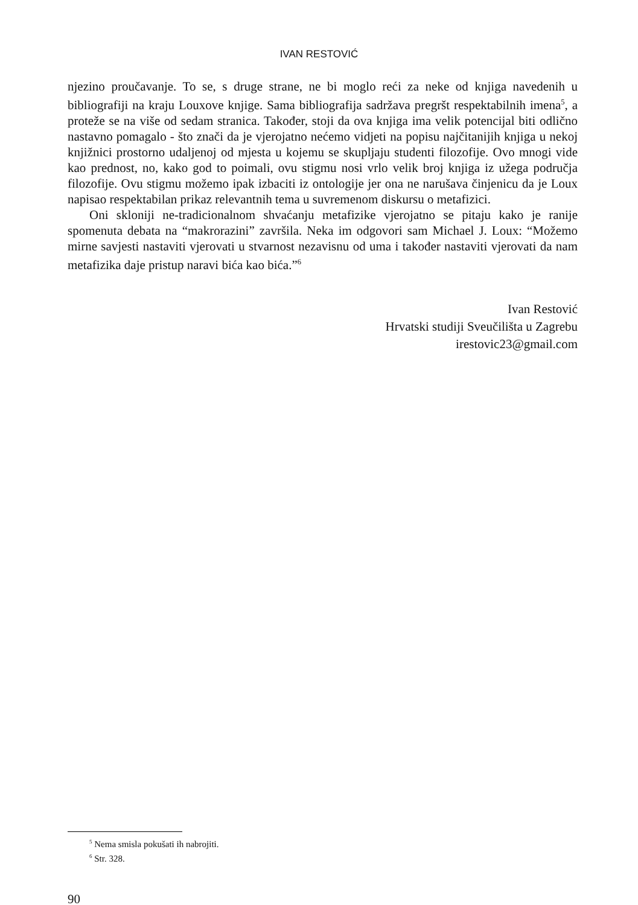IVAN RESTOVIĆ
njezino proučavanje. To se, s druge strane, ne bi moglo reći za neke od knjiga navedenih u bibliografiji na kraju Louxove knjige. Sama bibliografija sadržava pregršt respektabilnih imena<sup>5</sup>, a proteže se na više od sedam stranica. Također, stoji da ova knjiga ima velik potencijal biti odlično nastavno pomagalo - što znači da je vjerojatno nećemo vidjeti na popisu najčitanijih knjiga u nekoj knjižnici prostorno udaljenoj od mjesta u kojemu se skupljaju studenti filozofije. Ovo mnogi vide kao prednost, no, kako god to poimali, ovu stigmu nosi vrlo velik broj knjiga iz užega područja filozofije. Ovu stigmu možemo ipak izbaciti iz ontologije jer ona ne narušava činjenicu da je Loux napisao respektabilan prikaz relevantnih tema u suvremenom diskursu o metafizici.
Oni skloniji ne-tradicionalnom shvaćanju metafizike vjerojatno se pitaju kako je ranije spomenuta debata na “makrorazini” završila. Neka im odgovori sam Michael J. Loux: “Možemo mirne savjesti nastaviti vjerovati u stvarnost nezavisnu od uma i također nastaviti vjerovati da nam metafizika daje pristup naravi bića kao bića.”<sup>6</sup>
Ivan Restović
Hrvatski studiji Sveučilišta u Zagrebu
irestovic23@gmail.com
<sup>5</sup> Nema smisla pokušati ih nabrojiti.
<sup>6</sup> Str. 328.
90